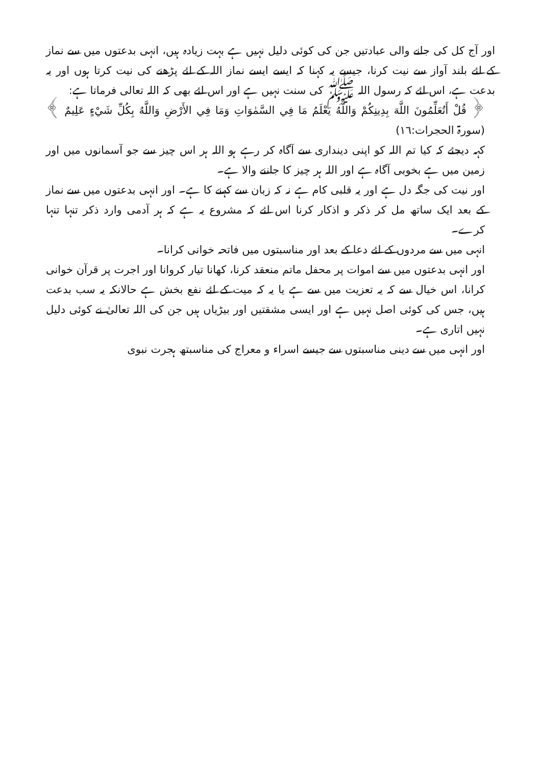اور آج کل کی جانے والی عبادتیں جن کی کوئی دلیل نہیں ہے بہت زیادہ ہیں، انہی بدعتوں میں سے نماز کے لئے بلند آواز سے نیت کرنا، جیسے یہ کہنا کہ ایسے ایسے نماز اللہ کے لئے پڑھنے کی نیت کرتا ہوں اور یہ بدعت ہے، اس لئے کہ رسول اللہ ﷺ کی سنت نہیں ہے اور اس لئے بھی کہ اللہ تعالی فرماتا ہے:
﴿ قُلْ أَتُعَلِّمُونَ اللَّهَ بِدِينِكُمْ وَاللَّهُ يَعْلَمُ مَا فِي السَّمٰوَاتِ وَمَا فِي الأَرْضِ وَاللَّهُ بِكُلِّ شَيْءٍ عَلِيمٌ ﴾ (سورۃ الحجرات:١٦)
کہہ دیجئے کہ کیا تم اللہ کو اپنی دینداری سے آگاہ کر رہے ہو اللہ ہر اس چیز سے جو آسمانوں میں اور زمین میں ہے بخوبی آگاہ ہے اور اللہ ہر چیز کا جاننے والا ہے۔
اور نیت کی جگہ دل ہے اور یہ قلبی کام ہے نہ کہ زبان سے کہنے کا ہے۔ اور انہی بدعتوں میں سے نماز کے بعد ایک ساتھ مل کر ذکر و اذکار کرنا اس لئے کہ مشروع یہ ہے کہ ہر آدمی وارد ذکر تنہا تنہا کرے۔
انہی میں سے مردوں کے لئے دعا کے بعد اور مناسبتوں میں فاتحہ خوانی کرانا۔
اور انہی بدعتوں میں سے اموات پر محفل ماتم منعقد کرنا، کھانا تیار کروانا اور اجرت پر قرآن خوانی کرانا، اس خیال سے کہ یہ تعزیت میں سے ہے یا یہ کہ میت کے لئے نفع بخش ہے حالانکہ یہ سب بدعت ہیں، جس کی کوئی اصل نہیں ہے اور ایسی مشقتیں اور بیڑیاں ہیں جن کی اللہ تعالیٰ نے کوئی دلیل نہیں اتاری ہے۔
اور انہی میں سے دینی مناسبتوں سے جیسے اسراء و معراج کی مناسبتھ ہجرت نبوی